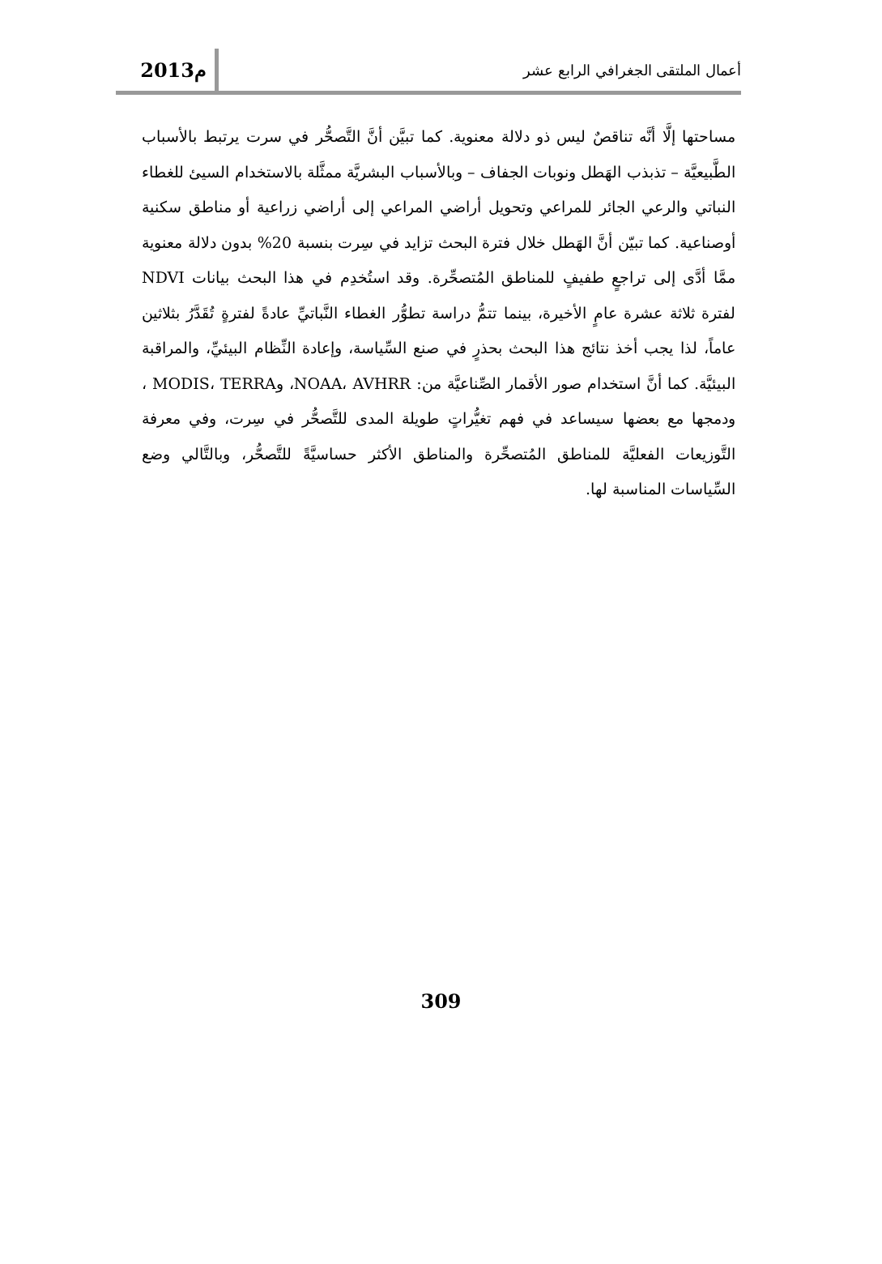2013م
أعمال الملتقى الجغرافي الرابع عشر
مساحتها إلَّا أنَّه تناقصٌ ليس ذو دلالة معنوية. كما تبيَّن أنَّ التَّصحُّر في سرت يرتبط بالأسباب الطَّبيعيَّة – تذبذب الهَطل ونوبات الجفاف – وبالأسباب البشريَّة ممثَّلة بالاستخدام السيئ للغطاء النباتي والرعي الجائر للمراعي وتحويل أراضي المراعي إلى أراضي زراعية أو مناطق سكنية أوصناعية. كما تبيّن أنَّ الهَطل خلال فترة البحث تزايد في سِرت بنسبة 20% بدون دلالة معنوية ممَّا أدَّى إلى تراجعٍ طفيفٍ للمناطق المُتصحِّرة. وقد استُخدِم في هذا البحث بيانات NDVI لفترة ثلاثة عشرة عامٍ الأخيرة، بينما تتمُّ دراسة تطوُّر الغطاء النَّباتيِّ عادةً لفترةٍ تُقَدَّرُ بثلاثين عاماً، لذا يجب أخذ نتائج هذا البحث بحذرٍ في صنع السِّياسة، وإعادة النِّظام البيئيِّ، والمراقبة البيئيَّة. كما أنَّ استخدام صور الأقمار الصِّناعيَّة من: NOAA، AVHRR، وMODIS، TERRA ، ودمجها مع بعضها سيساعد في فهم تغيُّراتٍ طويلة المدى للتَّصحُّر في سِرت، وفي معرفة التَّوزيعات الفعليَّة للمناطق المُتصحِّرة والمناطق الأكثر حساسيَّةً للتَّصحُّر، وبالتَّالي وضع السِّياسات المناسبة لها.
309